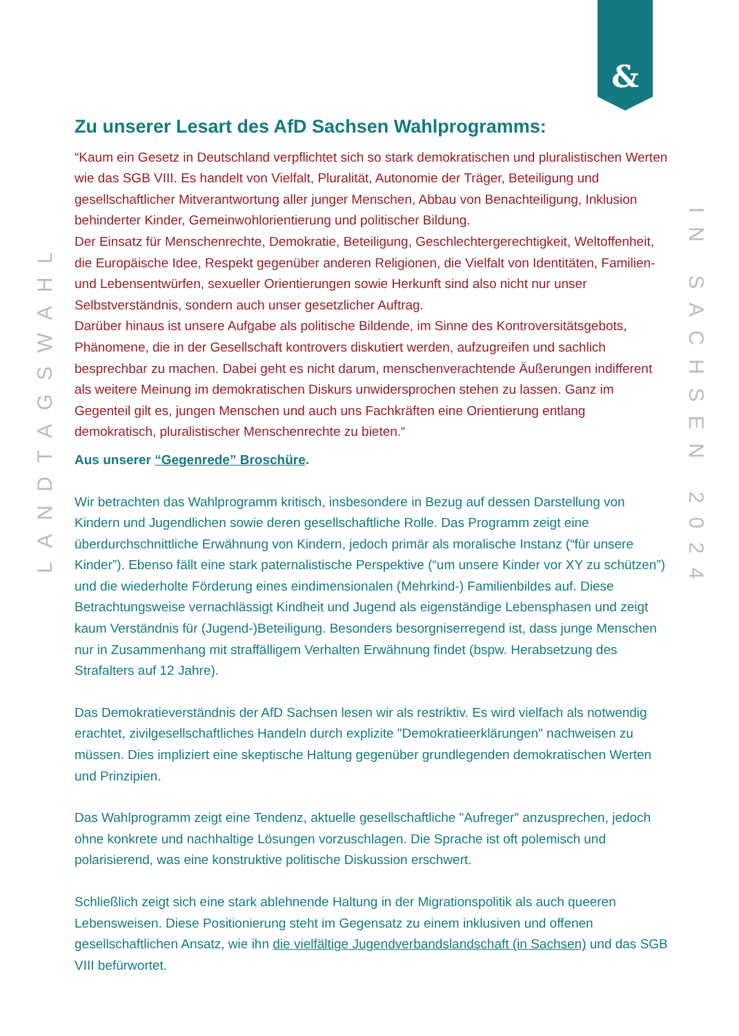&
LANDTAGSWAHL
IN SACHSEN 2024
Zu unserer Lesart des AfD Sachsen Wahlprogramms:
“Kaum ein Gesetz in Deutschland verpflichtet sich so stark demokratischen und pluralistischen Werten wie das SGB VIII. Es handelt von Vielfalt, Pluralität, Autonomie der Träger, Beteiligung und gesellschaftlicher Mitverantwortung aller junger Menschen, Abbau von Benachteiligung, Inklusion behinderter Kinder, Gemeinwohlorientierung und politischer Bildung.
Der Einsatz für Menschenrechte, Demokratie, Beteiligung, Geschlechtergerechtigkeit, Weltoffenheit, die Europäische Idee, Respekt gegenüber anderen Religionen, die Vielfalt von Identitäten, Familien- und Lebensentwürfen, sexueller Orientierungen sowie Herkunft sind also nicht nur unser Selbstverständnis, sondern auch unser gesetzlicher Auftrag.
Darüber hinaus ist unsere Aufgabe als politische Bildende, im Sinne des Kontroversitätsgebots, Phänomene, die in der Gesellschaft kontrovers diskutiert werden, aufzugreifen und sachlich besprechbar zu machen. Dabei geht es nicht darum, menschenverachtende Äußerungen indifferent als weitere Meinung im demokratischen Diskurs unwidersprochen stehen zu lassen. Ganz im Gegenteil gilt es, jungen Menschen und auch uns Fachkräften eine Orientierung entlang demokratisch, pluralistischer Menschenrechte zu bieten.“
Aus unserer “Gegenrede” Broschüre.
Wir betrachten das Wahlprogramm kritisch, insbesondere in Bezug auf dessen Darstellung von Kindern und Jugendlichen sowie deren gesellschaftliche Rolle. Das Programm zeigt eine überdurchschnittliche Erwähnung von Kindern, jedoch primär als moralische Instanz (“für unsere Kinder”). Ebenso fällt eine stark paternalistische Perspektive (“um unsere Kinder vor XY zu schützen”) und die wiederholte Förderung eines eindimensionalen (Mehrkind-) Familienbildes auf. Diese Betrachtungsweise vernachlässigt Kindheit und Jugend als eigenständige Lebensphasen und zeigt kaum Verständnis für (Jugend-)Beteiligung. Besonders besorgniserregend ist, dass junge Menschen nur in Zusammenhang mit straffälligem Verhalten Erwähnung findet (bspw. Herabsetzung des Strafalters auf 12 Jahre).
Das Demokratieverständnis der AfD Sachsen lesen wir als restriktiv. Es wird vielfach als notwendig erachtet, zivilgesellschaftliches Handeln durch explizite "Demokratieerklärungen" nachweisen zu müssen. Dies impliziert eine skeptische Haltung gegenüber grundlegenden demokratischen Werten und Prinzipien.
Das Wahlprogramm zeigt eine Tendenz, aktuelle gesellschaftliche "Aufreger" anzusprechen, jedoch ohne konkrete und nachhaltige Lösungen vorzuschlagen. Die Sprache ist oft polemisch und polarisierend, was eine konstruktive politische Diskussion erschwert.
Schließlich zeigt sich eine stark ablehnende Haltung in der Migrationspolitik als auch queeren Lebensweisen. Diese Positionierung steht im Gegensatz zu einem inklusiven und offenen gesellschaftlichen Ansatz, wie ihn die vielfältige Jugendverbandslandschaft (in Sachsen) und das SGB VIII befürwortet.